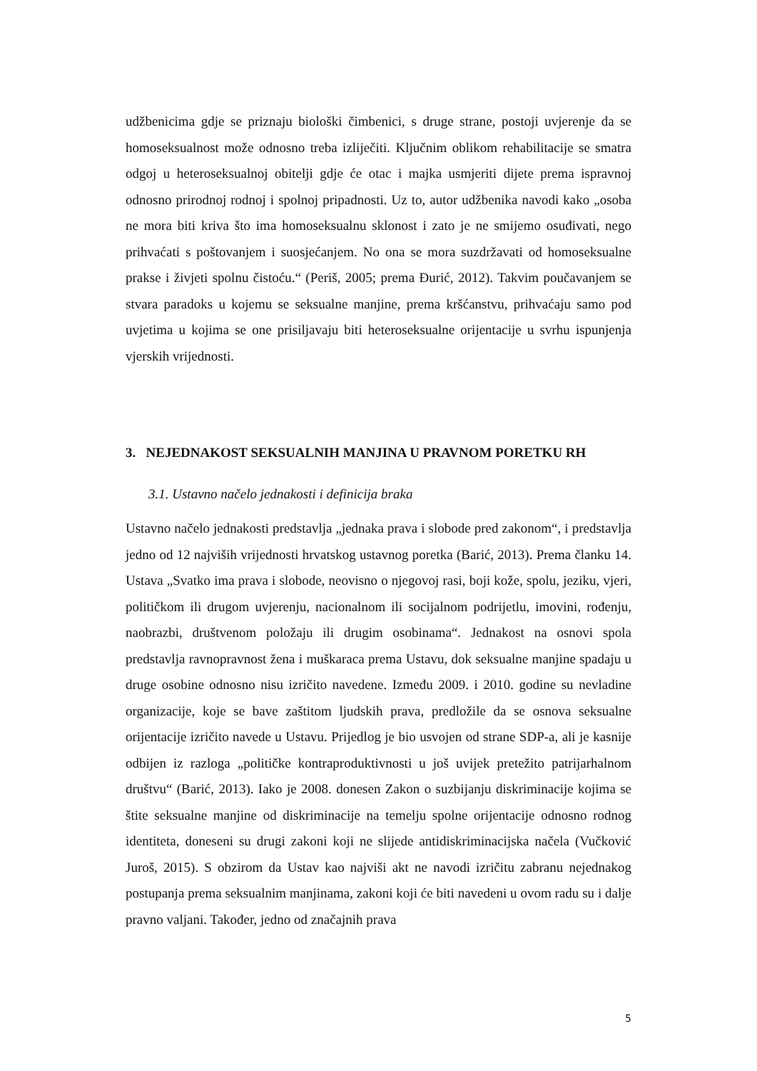udžbenicima gdje se priznaju biološki čimbenici, s druge strane, postoji uvjerenje da se homoseksualnost može odnosno treba izliječiti. Ključnim oblikom rehabilitacije se smatra odgoj u heteroseksualnoj obitelji gdje će otac i majka usmjeriti dijete prema ispravnoj odnosno prirodnoj rodnoj i spolnoj pripadnosti. Uz to, autor udžbenika navodi kako „osoba ne mora biti kriva što ima homoseksualnu sklonost i zato je ne smijemo osuđivati, nego prihvaćati s poštovanjem i suosjećanjem. No ona se mora suzdržavati od homoseksualne prakse i živjeti spolnu čistoću.“ (Periš, 2005; prema Đurić, 2012). Takvim poučavanjem se stvara paradoks u kojemu se seksualne manjine, prema kršćanstvu, prihvaćaju samo pod uvjetima u kojima se one prisiljavaju biti heteroseksualne orijentacije u svrhu ispunjenja vjerskih vrijednosti.
3. NEJEDNAKOST SEKSUALNIH MANJINA U PRAVNOM PORETKU RH
3.1. Ustavno načelo jednakosti i definicija braka
Ustavno načelo jednakosti predstavlja „jednaka prava i slobode pred zakonom“, i predstavlja jedno od 12 najviših vrijednosti hrvatskog ustavnog poretka (Barić, 2013). Prema članku 14. Ustava „Svatko ima prava i slobode, neovisno o njegovoj rasi, boji kože, spolu, jeziku, vjeri, političkom ili drugom uvjerenju, nacionalnom ili socijalnom podrijetlu, imovini, rođenju, naobrazbi, društvenom položaju ili drugim osobinama“. Jednakost na osnovi spola predstavlja ravnopravnost žena i muškaraca prema Ustavu, dok seksualne manjine spadaju u druge osobine odnosno nisu izričito navedene. Između 2009. i 2010. godine su nevladine organizacije, koje se bave zaštitom ljudskih prava, predložile da se osnova seksualne orijentacije izričito navede u Ustavu. Prijedlog je bio usvojen od strane SDP-a, ali je kasnije odbijen iz razloga „političke kontraproduktivnosti u još uvijek pretežito patrijarhalnom društvu“ (Barić, 2013). Iako je 2008. donesen Zakon o suzbijanju diskriminacije kojima se štite seksualne manjine od diskriminacije na temelju spolne orijentacije odnosno rodnog identiteta, doneseni su drugi zakoni koji ne slijede antidiskriminacijska načela (Vučković Juroš, 2015). S obzirom da Ustav kao najviši akt ne navodi izričitu zabranu nejednakog postupanja prema seksualnim manjinama, zakoni koji će biti navedeni u ovom radu su i dalje pravno valjani. Također, jedno od značajnih prava
5